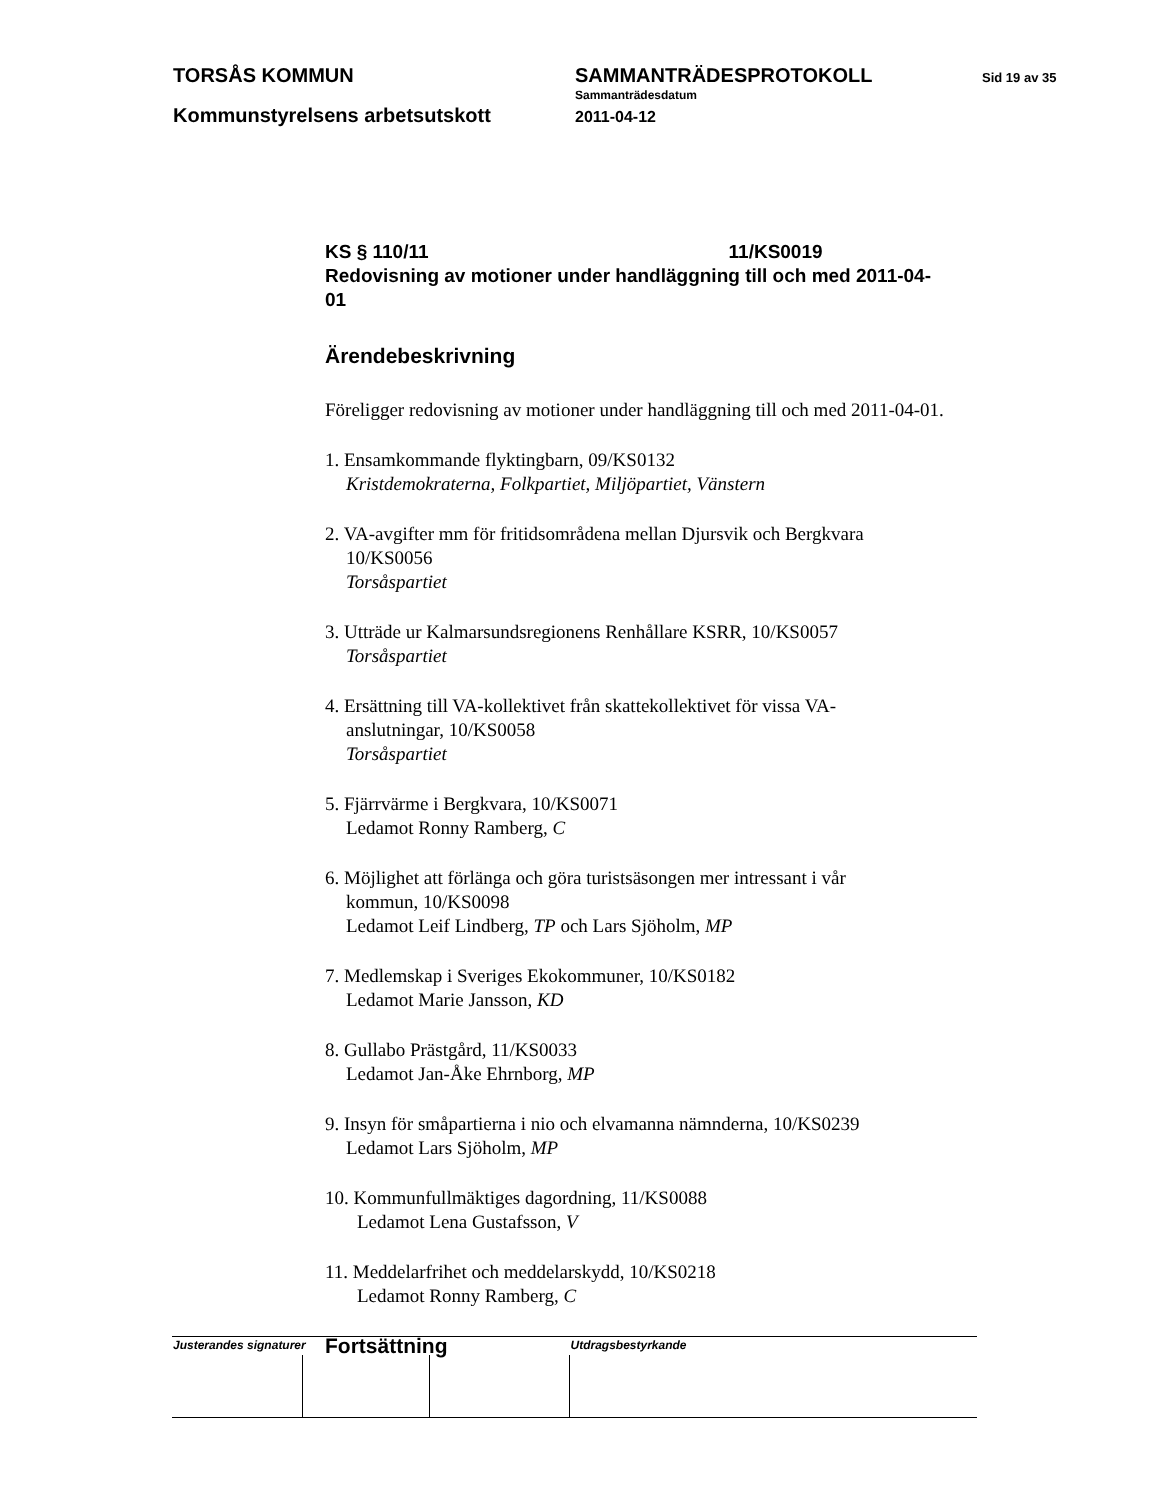TORSÅS KOMMUN
Kommunstyrelsens arbetsutskott
SAMMANTRÄDESPROTOKOLL
Sammanträdesdatum
2011-04-12
Sid 19 av 35
KS § 110/11 11/KS0019
Redovisning av motioner under handläggning till och med 2011-04-01
Ärendebeskrivning
Föreligger redovisning av motioner under handläggning till och med 2011-04-01.
1. Ensamkommande flyktingbarn, 09/KS0132
Kristdemokraterna, Folkpartiet, Miljöpartiet, Vänstern
2. VA-avgifter mm för fritidsområdena mellan Djursvik och Bergkvara
10/KS0056
Torsåspartiet
3. Utträde ur Kalmarsundsregionens Renhållare KSRR, 10/KS0057
Torsåspartiet
4. Ersättning till VA-kollektivet från skattekollektivet för vissa VA-
anslutningar, 10/KS0058
Torsåspartiet
5. Fjärrvärme i Bergkvara, 10/KS0071
Ledamot Ronny Ramberg, C
6. Möjlighet att förlänga och göra turistsäsongen mer intressant i vår
kommun, 10/KS0098
Ledamot Leif Lindberg, TP och Lars Sjöholm, MP
7. Medlemskap i Sveriges Ekokommuner, 10/KS0182
Ledamot Marie Jansson, KD
8. Gullabo Prästgård, 11/KS0033
Ledamot Jan-Åke Ehrnborg, MP
9. Insyn för småpartierna i nio och elvamanna nämnderna, 10/KS0239
Ledamot Lars Sjöholm, MP
10. Kommunfullmäktiges dagordning, 11/KS0088
Ledamot Lena Gustafsson, V
11. Meddelarfrihet och meddelarskydd, 10/KS0218
Ledamot Ronny Ramberg, C
Fortsättning
| Justerandes signaturer | | | Utdragsbestyrkande |